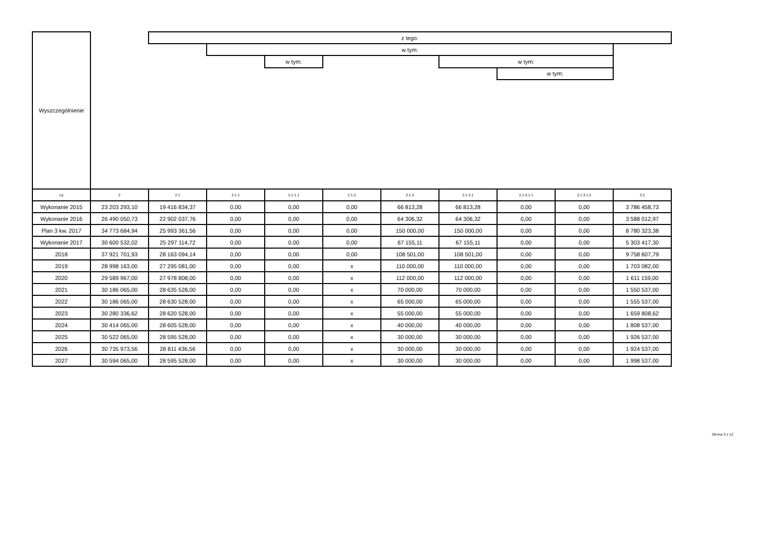| Wyszczególnienie | | z tego: | | | | | | | | | |
| | | | w tym: | | | | | | | | |
| | | | | w tym: | | | w tym: | | | | |
| | | | | | | | | w tym: | | | |
| Lp | 2 | 2.1 | 2.1.1 | 2.1.1.1 | 2.1.2 | 2.1.3 | 2.1.3.1 | 2.1.3.1.1 | 2.1.3.1.2 | 2.2 | |
| Wykonanie 2015 | 23 203 293,10 | 19 416 834,37 | 0,00 | 0,00 | 0,00 | 66 813,28 | 66 813,28 | 0,00 | 0,00 | 3 786 458,73 | |
| Wykonanie 2016 | 26 490 050,73 | 22 902 037,76 | 0,00 | 0,00 | 0,00 | 64 306,32 | 64 306,32 | 0,00 | 0,00 | 3 588 012,97 | |
| Plan 3 kw. 2017 | 34 773 684,94 | 25 993 361,56 | 0,00 | 0,00 | 0,00 | 150 000,00 | 150 000,00 | 0,00 | 0,00 | 8 780 323,38 | |
| Wykonanie 2017 | 30 600 532,02 | 25 297 114,72 | 0,00 | 0,00 | 0,00 | 67 155,11 | 67 155,11 | 0,00 | 0,00 | 5 303 417,30 | |
| 2018 | 37 921 701,93 | 28 163 094,14 | 0,00 | 0,00 | 0,00 | 108 501,00 | 108 501,00 | 0,00 | 0,00 | 9 758 607,79 | |
| 2019 | 28 998 163,00 | 27 295 081,00 | 0,00 | 0,00 | x | 110 000,00 | 110 000,00 | 0,00 | 0,00 | 1 703 082,00 | |
| 2020 | 29 589 967,00 | 27 978 808,00 | 0,00 | 0,00 | x | 112 000,00 | 112 000,00 | 0,00 | 0,00 | 1 611 159,00 | |
| 2021 | 30 186 065,00 | 28 635 528,00 | 0,00 | 0,00 | x | 70 000,00 | 70 000,00 | 0,00 | 0,00 | 1 550 537,00 | |
| 2022 | 30 186 065,00 | 28 630 528,00 | 0,00 | 0,00 | x | 65 000,00 | 65 000,00 | 0,00 | 0,00 | 1 555 537,00 | |
| 2023 | 30 280 336,62 | 28 620 528,00 | 0,00 | 0,00 | x | 55 000,00 | 55 000,00 | 0,00 | 0,00 | 1 659 808,62 | |
| 2024 | 30 414 065,00 | 28 605 528,00 | 0,00 | 0,00 | x | 40 000,00 | 40 000,00 | 0,00 | 0,00 | 1 808 537,00 | |
| 2025 | 30 522 065,00 | 28 595 528,00 | 0,00 | 0,00 | x | 30 000,00 | 30 000,00 | 0,00 | 0,00 | 1 926 537,00 | |
| 2026 | 30 735 973,56 | 28 811 436,56 | 0,00 | 0,00 | x | 30 000,00 | 30 000,00 | 0,00 | 0,00 | 1 924 537,00 | |
| 2027 | 30 594 065,00 | 28 595 528,00 | 0,00 | 0,00 | x | 30 000,00 | 30 000,00 | 0,00 | 0,00 | 1 998 537,00 | |
Strona 3 z 12